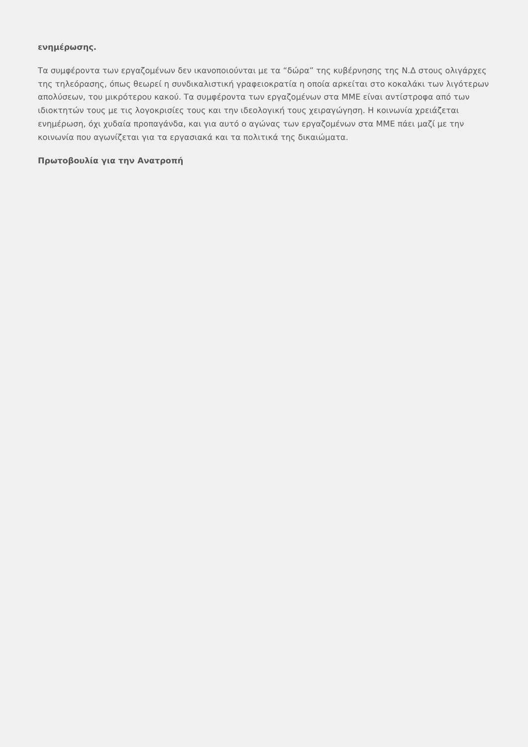ενημέρωσης.
Τα συμφέροντα των εργαζομένων δεν ικανοποιούνται με τα “δώρα” της κυβέρνησης της Ν.Δ στους ολιγάρχες της τηλεόρασης, όπως θεωρεί η συνδικαλιστική γραφειοκρατία η οποία αρκείται στο κοκαλάκι των λιγότερων απολύσεων, του μικρότερου κακού. Τα συμφέροντα των εργαζομένων στα ΜΜΕ είναι αντίστροφα από των ιδιοκτητών τους με τις λογοκρισίες τους και την ιδεολογική τους χειραγώγηση. Η κοινωνία χρειάζεται ενημέρωση, όχι χυδαία προπαγάνδα, και για αυτό ο αγώνας των εργαζομένων στα ΜΜΕ πάει μαζί με την κοινωνία που αγωνίζεται για τα εργασιακά και τα πολιτικά της δικαιώματα.
Πρωτοβουλία για την Ανατροπή